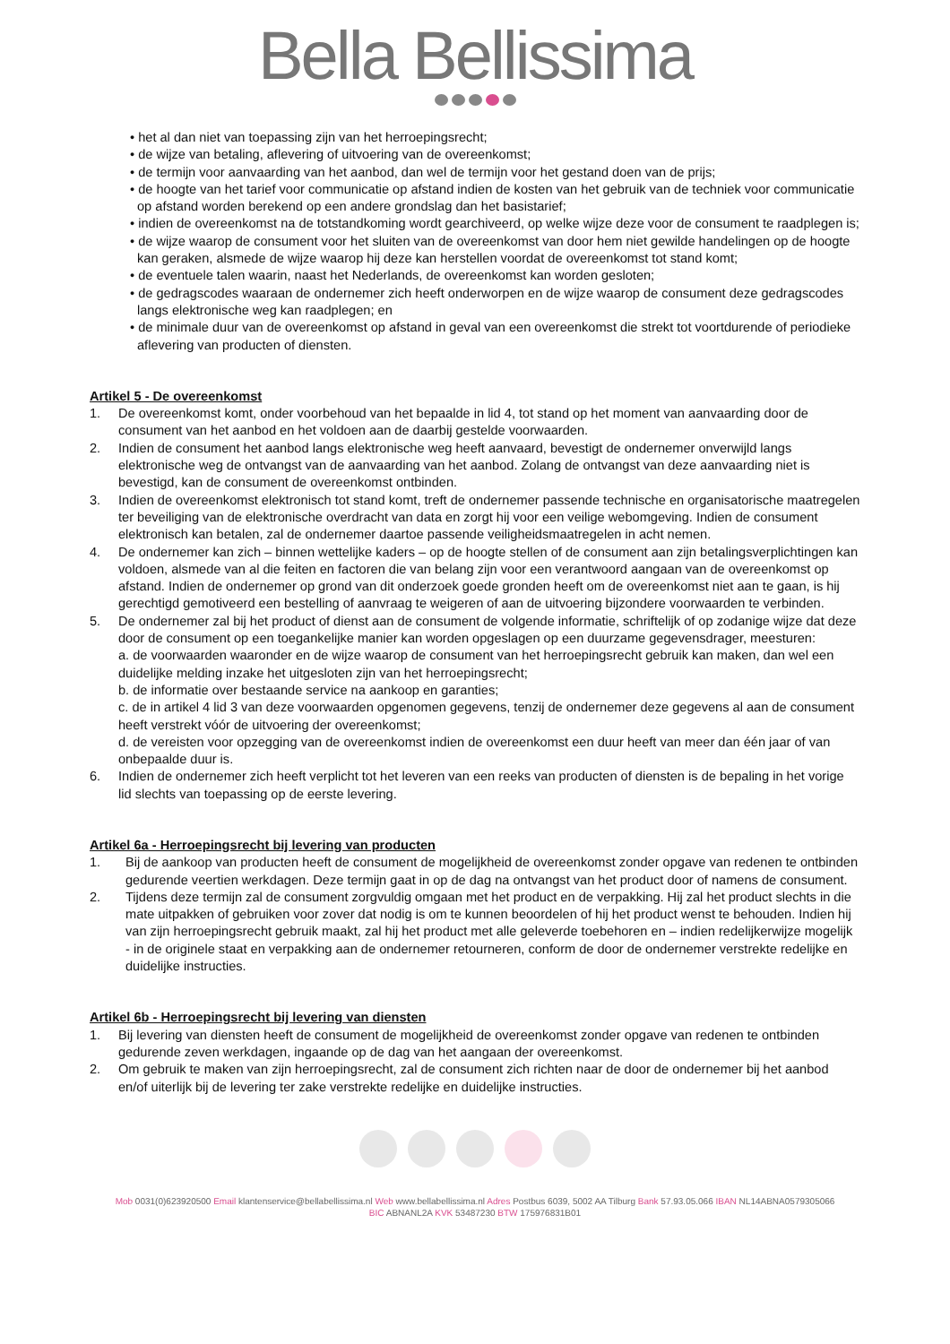Bella Bellissima
• het al dan niet van toepassing zijn van het herroepingsrecht;
• de wijze van betaling, aflevering of uitvoering van de overeenkomst;
• de termijn voor aanvaarding van het aanbod, dan wel de termijn voor het gestand doen van de prijs;
• de hoogte van het tarief voor communicatie op afstand indien de kosten van het gebruik van de techniek voor communicatie op afstand worden berekend op een andere grondslag dan het basistarief;
• indien de overeenkomst na de totstandkoming wordt gearchiveerd, op welke wijze deze voor de consument te raadplegen is;
• de wijze waarop de consument voor het sluiten van de overeenkomst van door hem niet gewilde handelingen op de hoogte kan geraken, alsmede de wijze waarop hij deze kan herstellen voordat de overeenkomst tot stand komt;
• de eventuele talen waarin, naast het Nederlands, de overeenkomst kan worden gesloten;
• de gedragscodes waaraan de ondernemer zich heeft onderworpen en de wijze waarop de consument deze gedragscodes langs elektronische weg kan raadplegen; en
• de minimale duur van de overeenkomst op afstand in geval van een overeenkomst die strekt tot voortdurende of periodieke aflevering van producten of diensten.
Artikel 5 - De overeenkomst
1. De overeenkomst komt, onder voorbehoud van het bepaalde in lid 4, tot stand op het moment van aanvaarding door de consument van het aanbod en het voldoen aan de daarbij gestelde voorwaarden.
2. Indien de consument het aanbod langs elektronische weg heeft aanvaard, bevestigt de ondernemer onverwijld langs elektronische weg de ontvangst van de aanvaarding van het aanbod. Zolang de ontvangst van deze aanvaarding niet is bevestigd, kan de consument de overeenkomst ontbinden.
3. Indien de overeenkomst elektronisch tot stand komt, treft de ondernemer passende technische en organisatorische maatregelen ter beveiliging van de elektronische overdracht van data en zorgt hij voor een veilige webomgeving. Indien de consument elektronisch kan betalen, zal de ondernemer daartoe passende veiligheidsmaatregelen in acht nemen.
4. De ondernemer kan zich – binnen wettelijke kaders – op de hoogte stellen of de consument aan zijn betalingsverplichtingen kan voldoen, alsmede van al die feiten en factoren die van belang zijn voor een verantwoord aangaan van de overeenkomst op afstand. Indien de ondernemer op grond van dit onderzoek goede gronden heeft om de overeenkomst niet aan te gaan, is hij gerechtigd gemotiveerd een bestelling of aanvraag te weigeren of aan de uitvoering bijzondere voorwaarden te verbinden.
5. De ondernemer zal bij het product of dienst aan de consument de volgende informatie, schriftelijk of op zodanige wijze dat deze door de consument op een toegankelijke manier kan worden opgeslagen op een duurzame gegevensdrager, meesturen:
a. de voorwaarden waaronder en de wijze waarop de consument van het herroepingsrecht gebruik kan maken, dan wel een duidelijke melding inzake het uitgesloten zijn van het herroepingsrecht;
b. de informatie over bestaande service na aankoop en garanties;
c. de in artikel 4 lid 3 van deze voorwaarden opgenomen gegevens, tenzij de ondernemer deze gegevens al aan de consument heeft verstrekt vóór de uitvoering der overeenkomst;
d. de vereisten voor opzegging van de overeenkomst indien de overeenkomst een duur heeft van meer dan één jaar of van onbepaalde duur is.
6. Indien de ondernemer zich heeft verplicht tot het leveren van een reeks van producten of diensten is de bepaling in het vorige lid slechts van toepassing op de eerste levering.
Artikel 6a - Herroepingsrecht bij levering van producten
1. Bij de aankoop van producten heeft de consument de mogelijkheid de overeenkomst zonder opgave van redenen te ontbinden gedurende veertien werkdagen. Deze termijn gaat in op de dag na ontvangst van het product door of namens de consument.
2. Tijdens deze termijn zal de consument zorgvuldig omgaan met het product en de verpakking. Hij zal het product slechts in die mate uitpakken of gebruiken voor zover dat nodig is om te kunnen beoordelen of hij het product wenst te behouden. Indien hij van zijn herroepingsrecht gebruik maakt, zal hij het product met alle geleverde toebehoren en – indien redelijkerwijze mogelijk - in de originele staat en verpakking aan de ondernemer retourneren, conform de door de ondernemer verstrekte redelijke en duidelijke instructies.
Artikel 6b - Herroepingsrecht bij levering van diensten
1. Bij levering van diensten heeft de consument de mogelijkheid de overeenkomst zonder opgave van redenen te ontbinden gedurende zeven werkdagen, ingaande op de dag van het aangaan der overeenkomst.
2. Om gebruik te maken van zijn herroepingsrecht, zal de consument zich richten naar de door de ondernemer bij het aanbod en/of uiterlijk bij de levering ter zake verstrekte redelijke en duidelijke instructies.
Mob 0031(0)623920500 Email klantenservice@bellabellissima.nl Web www.bellabellissima.nl Adres Postbus 6039, 5002 AA Tilburg Bank 57.93.05.066 IBAN NL14ABNA0579305066
BIC ABNANL2A KVK 53487230 BTW 175976831B01